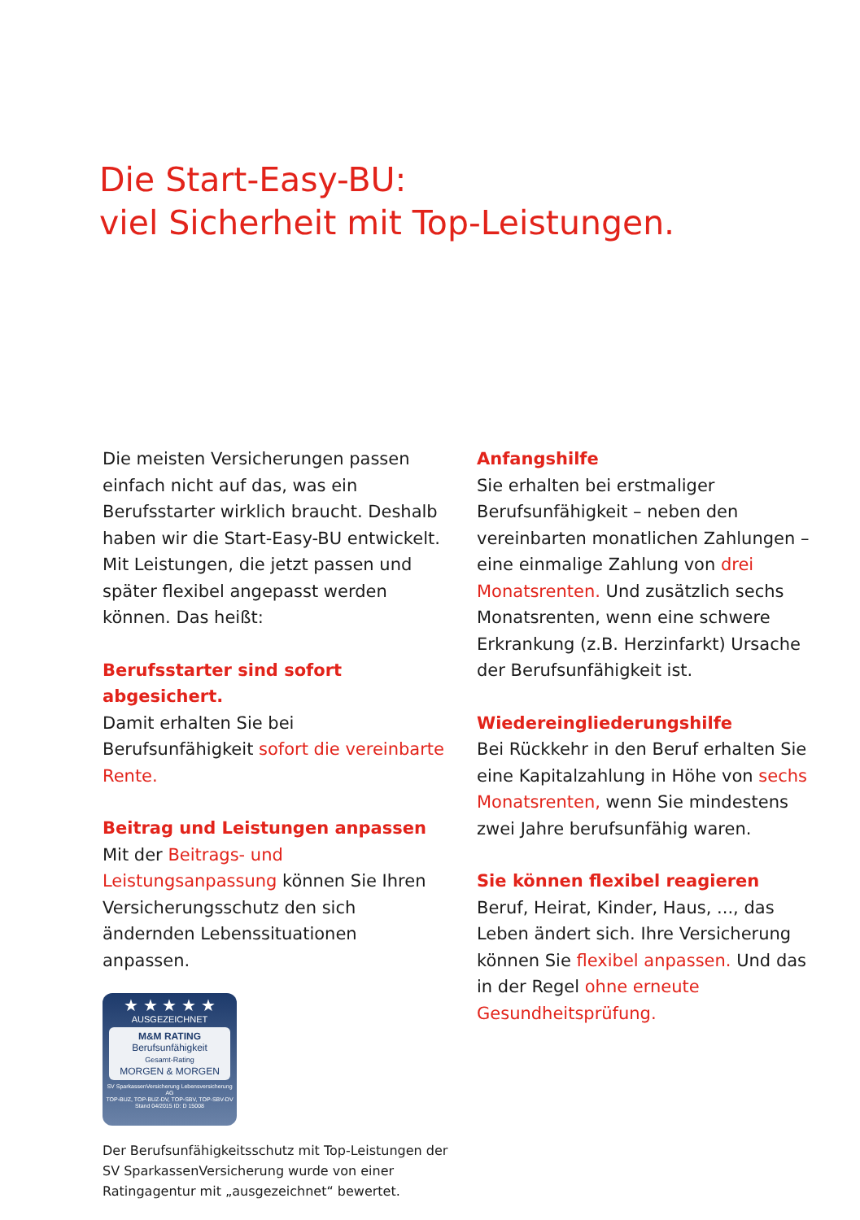Die Start-Easy-BU:
viel Sicherheit mit Top-Leistungen.
Die meisten Versicherungen passen einfach nicht auf das, was ein Berufsstarter wirklich braucht. Deshalb haben wir die Start-Easy-BU entwickelt. Mit Leistungen, die jetzt passen und später flexibel angepasst werden können. Das heißt:
Berufsstarter sind sofort abgesichert.
Damit erhalten Sie bei Berufsunfähigkeit sofort die vereinbarte Rente.
Beitrag und Leistungen anpassen
Mit der Beitrags- und Leistungsanpassung können Sie Ihren Versicherungsschutz den sich ändernden Lebenssituationen anpassen.
★ ★ ★ ★ ★
AUSGEZEICHNET
M&M RATING
Berufsunfähigkeit
Gesamt-Rating
MORGEN & MORGEN
SV SparkassenVersicherung Lebensversicherung AG
TOP-BUZ, TOP-BUZ-DV, TOP-SBV, TOP-SBV-DV Stand 04/2015 ID: D 15008
Der Berufsunfähigkeitsschutz mit Top-Leistungen der SV SparkassenVersicherung wurde von einer Ratingagentur mit „ausgezeichnet“ bewertet.
Anfangshilfe
Sie erhalten bei erstmaliger Berufsunfähigkeit – neben den vereinbarten monatlichen Zahlungen – eine einmalige Zahlung von drei Monatsrenten. Und zusätzlich sechs Monatsrenten, wenn eine schwere Erkrankung (z.B. Herzinfarkt) Ursache der Berufsunfähigkeit ist.
Wiedereingliederungshilfe
Bei Rückkehr in den Beruf erhalten Sie eine Kapitalzahlung in Höhe von sechs Monatsrenten, wenn Sie mindestens zwei Jahre berufsunfähig waren.
Sie können flexibel reagieren
Beruf, Heirat, Kinder, Haus, ..., das Leben ändert sich. Ihre Versicherung können Sie flexibel anpassen. Und das in der Regel ohne erneute Gesundheitsprüfung.